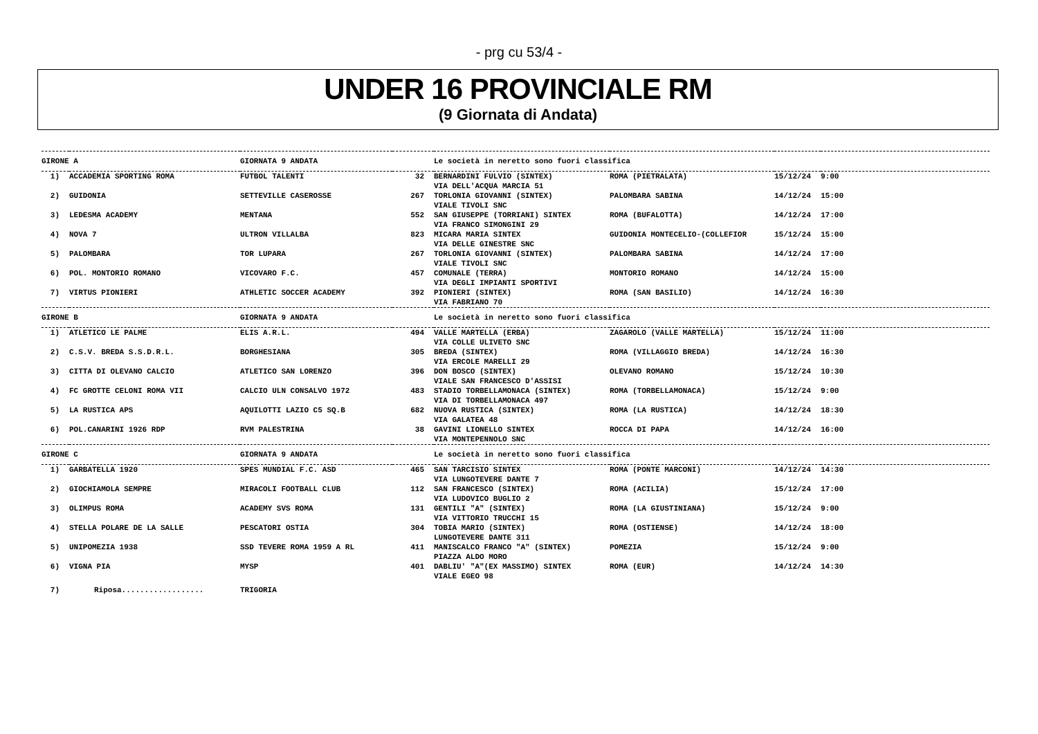- prg cu 53/4 -
UNDER 16 PROVINCIALE RM
(9 Giornata di Andata)
| GIRONE A | | GIORNATA 9 ANDATA | | Le società in neretto sono fuori classifica | | | |
| --- | --- | --- | --- | --- | --- | --- | --- |
| 1) | ACCADEMIA SPORTING ROMA | FUTBOL TALENTI | 32 | BERNARDINI FULVIO (SINTEX) | ROMA (PIETRALATA) | 15/12/24 | 9:00 |
| | | | | VIA DELL'ACQUA MARCIA 51 | | | |
| 2) | GUIDONIA | SETTEVILLE CASEROSSE | 267 | TORLONIA GIOVANNI (SINTEX) | PALOMBARA SABINA | 14/12/24 | 15:00 |
| | | | | VIALE TIVOLI SNC | | | |
| 3) | LEDESMA ACADEMY | MENTANA | 552 | SAN GIUSEPPE (TORRIANI) SINTEX | ROMA (BUFALOTTA) | 14/12/24 | 17:00 |
| | | | | VIA FRANCO SIMONGINI 29 | | | |
| 4) | NOVA 7 | ULTRON VILLALBA | 823 | MICARA MARIA SINTEX | GUIDONIA MONTECELIO-(COLLEFIOR | 15/12/24 | 15:00 |
| | | | | VIA DELLE GINESTRE SNC | | | |
| 5) | PALOMBARA | TOR LUPARA | 267 | TORLONIA GIOVANNI (SINTEX) | PALOMBARA SABINA | 14/12/24 | 17:00 |
| | | | | VIALE TIVOLI SNC | | | |
| 6) | POL. MONTORIO ROMANO | VICOVARO F.C. | 457 | COMUNALE (TERRA) | MONTORIO ROMANO | 14/12/24 | 15:00 |
| | | | | VIA DEGLI IMPIANTI SPORTIVI | | | |
| 7) | VIRTUS PIONIERI | ATHLETIC SOCCER ACADEMY | 392 | PIONIERI (SINTEX) | ROMA (SAN BASILIO) | 14/12/24 | 16:30 |
| | | | | VIA FABRIANO 70 | | | |
| GIRONE B | | GIORNATA 9 ANDATA | | Le società in neretto sono fuori classifica | | | |
| 1) | ATLETICO LE PALME | ELIS A.R.L. | 494 | VALLE MARTELLA (ERBA) | ZAGAROLO (VALLE MARTELLA) | 15/12/24 | 11:00 |
| | | | | VIA COLLE ULIVETO SNC | | | |
| 2) | C.S.V. BREDA S.S.D.R.L. | BORGHESIANA | 305 | BREDA (SINTEX) | ROMA (VILLAGGIO BREDA) | 14/12/24 | 16:30 |
| | | | | VIA ERCOLE MARELLI 29 | | | |
| 3) | CITTA DI OLEVANO CALCIO | ATLETICO SAN LORENZO | 396 | DON BOSCO (SINTEX) | OLEVANO ROMANO | 15/12/24 | 10:30 |
| | | | | VIALE SAN FRANCESCO D'ASSISI | | | |
| 4) | FC GROTTE CELONI ROMA VII | CALCIO ULN CONSALVO 1972 | 483 | STADIO TORBELLAMONACA (SINTEX) | ROMA (TORBELLAMONACA) | 15/12/24 | 9:00 |
| | | | | VIA DI TORBELLAMONACA 497 | | | |
| 5) | LA RUSTICA APS | AQUILOTTI LAZIO C5 SQ.B | 682 | NUOVA RUSTICA (SINTEX) | ROMA (LA RUSTICA) | 14/12/24 | 18:30 |
| | | | | VIA GALATEA 48 | | | |
| 6) | POL.CANARINI 1926 RDP | RVM PALESTRINA | 38 | GAVINI LIONELLO SINTEX | ROCCA DI PAPA | 14/12/24 | 16:00 |
| | | | | VIA MONTEPENNOLO SNC | | | |
| GIRONE C | | GIORNATA 9 ANDATA | | Le società in neretto sono fuori classifica | | | |
| 1) | GARBATELLA 1920 | SPES MUNDIAL F.C. ASD | 465 | SAN TARCISIO SINTEX | ROMA (PONTE MARCONI) | 14/12/24 | 14:30 |
| | | | | VIA LUNGOTEVERE DANTE 7 | | | |
| 2) | GIOCHIAMOLA SEMPRE | MIRACOLI FOOTBALL CLUB | 112 | SAN FRANCESCO (SINTEX) | ROMA (ACILIA) | 15/12/24 | 17:00 |
| | | | | VIA LUDOVICO BUGLIO 2 | | | |
| 3) | OLIMPUS ROMA | ACADEMY SVS ROMA | 131 | GENTILI "A" (SINTEX) | ROMA (LA GIUSTINIANA) | 15/12/24 | 9:00 |
| | | | | VIA VITTORIO TRUCCHI 15 | | | |
| 4) | STELLA POLARE DE LA SALLE | PESCATORI OSTIA | 304 | TOBIA MARIO (SINTEX) | ROMA (OSTIENSE) | 14/12/24 | 18:00 |
| | | | | LUNGOTEVERE DANTE 311 | | | |
| 5) | UNIPOMEZIA 1938 | SSD TEVERE ROMA 1959 A RL | 411 | MANISCALCO FRANCO "A" (SINTEX) | POMEZIA | 15/12/24 | 9:00 |
| | | | | PIAZZA ALDO MORO | | | |
| 6) | VIGNA PIA | MYSP | 401 | DABLIU' "A"(EX MASSIMO) SINTEX | ROMA (EUR) | 14/12/24 | 14:30 |
| | | | | VIALE EGEO 98 | | | |
| 7) | Riposa.................. | TRIGORIA | | | | | |